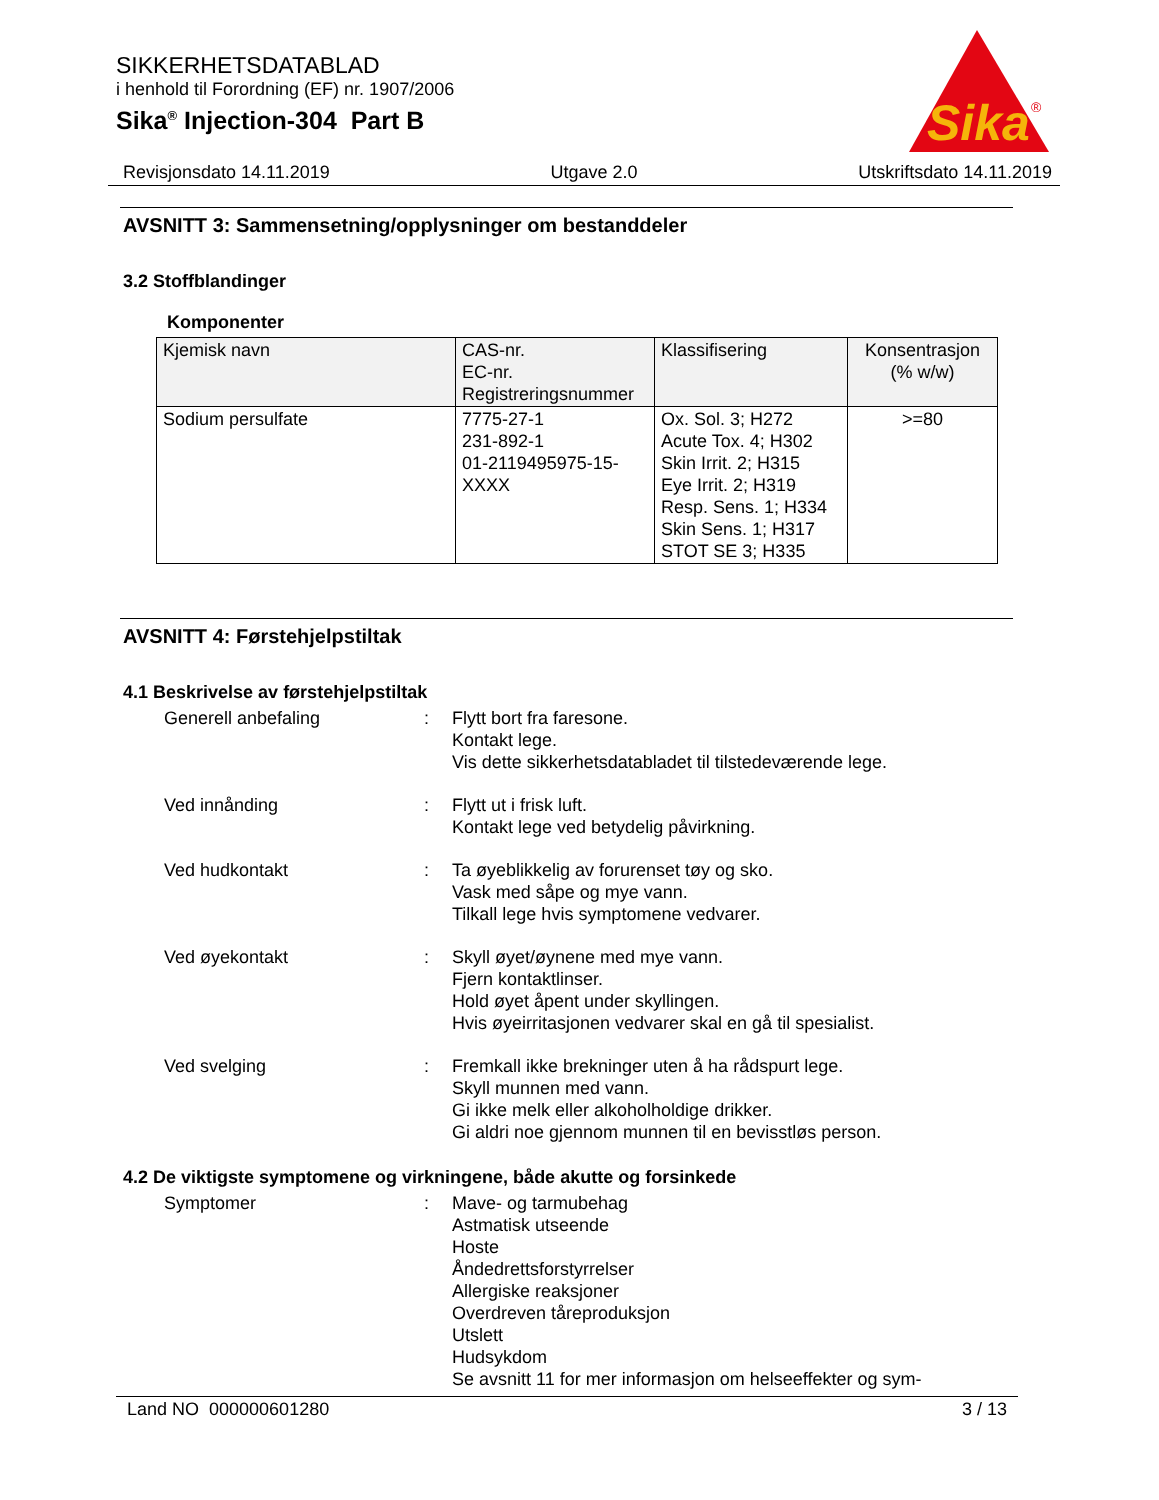SIKKERHETSDATABLAD
i henhold til Forordning (EF) nr. 1907/2006
Sika<sup>®</sup> Injection-304 Part B
Sika
®
Revisjonsdato 14.11.2019 Utgave 2.0 Utskriftsdato 14.11.2019
AVSNITT 3: Sammensetning/opplysninger om bestanddeler
3.2 Stoffblandinger
Komponenter
| Kjemisk navn | CAS-nr. EC-nr. Registreringsnummer | Klassifisering | Konsentrasjon (% w/w) |
| --- | --- | --- | --- |
| Sodium persulfate | 7775-27-1 231-892-1 01-2119495975-15- XXXX | Ox. Sol. 3; H272 Acute Tox. 4; H302 Skin Irrit. 2; H315 Eye Irrit. 2; H319 Resp. Sens. 1; H334 Skin Sens. 1; H317 STOT SE 3; H335 | >=80 |
AVSNITT 4: Førstehjelpstiltak
4.1 Beskrivelse av førstehjelpstiltak
Generell anbefaling : Flytt bort fra faresone.
Kontakt lege.
Vis dette sikkerhetsdatabladet til tilstedeværende lege.
Ved innånding : Flytt ut i frisk luft.
Kontakt lege ved betydelig påvirkning.
Ved hudkontakt : Ta øyeblikkelig av forurenset tøy og sko.
Vask med såpe og mye vann.
Tilkall lege hvis symptomene vedvarer.
Ved øyekontakt : Skyll øyet/øynene med mye vann.
Fjern kontaktlinser.
Hold øyet åpent under skyllingen.
Hvis øyeirritasjonen vedvarer skal en gå til spesialist.
Ved svelging : Fremkall ikke brekninger uten å ha rådspurt lege.
Skyll munnen med vann.
Gi ikke melk eller alkoholholdige drikker.
Gi aldri noe gjennom munnen til en bevisstløs person.
4.2 De viktigste symptomene og virkningene, både akutte og forsinkede
Symptomer : Mave- og tarmubehag
Astmatisk utseende
Hoste
Åndedrettsforstyrrelser
Allergiske reaksjoner
Overdreven tåreproduksjon
Utslett
Hudsykdom
Se avsnitt 11 for mer informasjon om helseeffekter og sym-
Land NO 000000601280 3 / 13